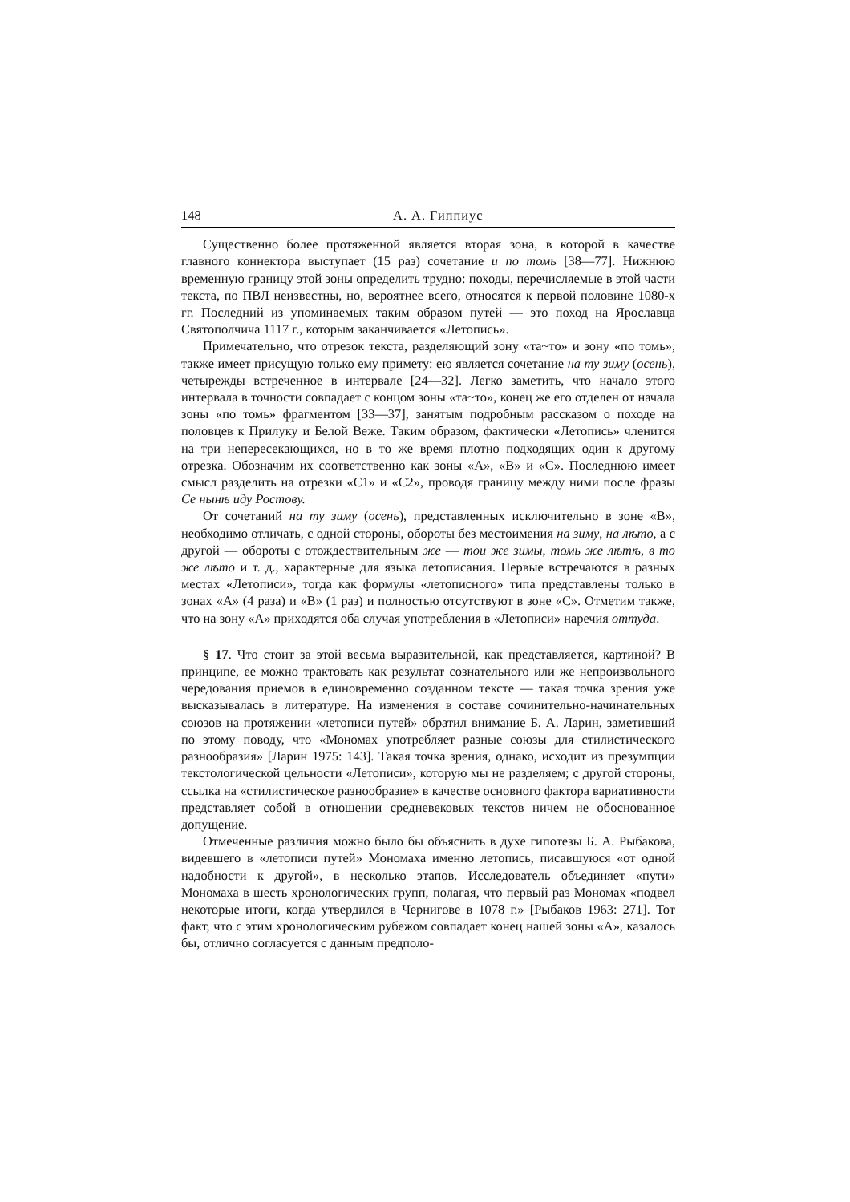148 А. А. Гиппиус
Существенно более протяженной является вторая зона, в которой в качестве главного коннектора выступает (15 раз) сочетание и по томь [38—77]. Нижнюю временную границу этой зоны определить трудно: походы, перечисляемые в этой части текста, по ПВЛ неизвестны, но, вероятнее всего, относятся к первой половине 1080-х гг. Последний из упоминаемых таким образом путей — это поход на Ярославца Святополчича 1117 г., которым заканчивается «Летопись».
Примечательно, что отрезок текста, разделяющий зону «та~то» и зону «по томь», также имеет присущую только ему примету: ею является сочетание на ту зиму (осень), четырежды встреченное в интервале [24—32]. Легко заметить, что начало этого интервала в точности совпадает с концом зоны «та~то», конец же его отделен от начала зоны «по томь» фрагментом [33—37], занятым подробным рассказом о походе на половцев к Прилуку и Белой Веже. Таким образом, фактически «Летопись» членится на три непересекающихся, но в то же время плотно подходящих один к другому отрезка. Обозначим их соответственно как зоны «A», «B» и «C». Последнюю имеет смысл разделить на отрезки «C1» и «C2», проводя границу между ними после фразы Се нынѣ иду Ростову.
От сочетаний на ту зиму (осень), представленных исключительно в зоне «B», необходимо отличать, с одной стороны, обороты без местоимения на зиму, на лѣто, а с другой — обороты с отождествительным же — тои же зимы, томь же лѣтѣ, в то же лѣто и т. д., характерные для языка летописания. Первые встречаются в разных местах «Летописи», тогда как формулы «летописного» типа представлены только в зонах «A» (4 раза) и «B» (1 раз) и полностью отсутствуют в зоне «C». Отметим также, что на зону «A» приходятся оба случая употребления в «Летописи» наречия оттуда.
§ 17. Что стоит за этой весьма выразительной, как представляется, картиной? В принципе, ее можно трактовать как результат сознательного или же непроизвольного чередования приемов в единовременно созданном тексте — такая точка зрения уже высказывалась в литературе. На изменения в составе сочинительно-начинательных союзов на протяжении «летописи путей» обратил внимание Б. А. Ларин, заметивший по этому поводу, что «Мономах употребляет разные союзы для стилистического разнообразия» [Ларин 1975: 143]. Такая точка зрения, однако, исходит из презумпции текстологической цельности «Летописи», которую мы не разделяем; с другой стороны, ссылка на «стилистическое разнообразие» в качестве основного фактора вариативности представляет собой в отношении средневековых текстов ничем не обоснованное допущение.
Отмеченные различия можно было бы объяснить в духе гипотезы Б. А. Рыбакова, видевшего в «летописи путей» Мономаха именно летопись, писавшуюся «от одной надобности к другой», в несколько этапов. Исследователь объединяет «пути» Мономаха в шесть хронологических групп, полагая, что первый раз Мономах «подвел некоторые итоги, когда утвердился в Чернигове в 1078 г.» [Рыбаков 1963: 271]. Тот факт, что с этим хронологическим рубежом совпадает конец нашей зоны «A», казалось бы, отлично согласуется с данным предполо-